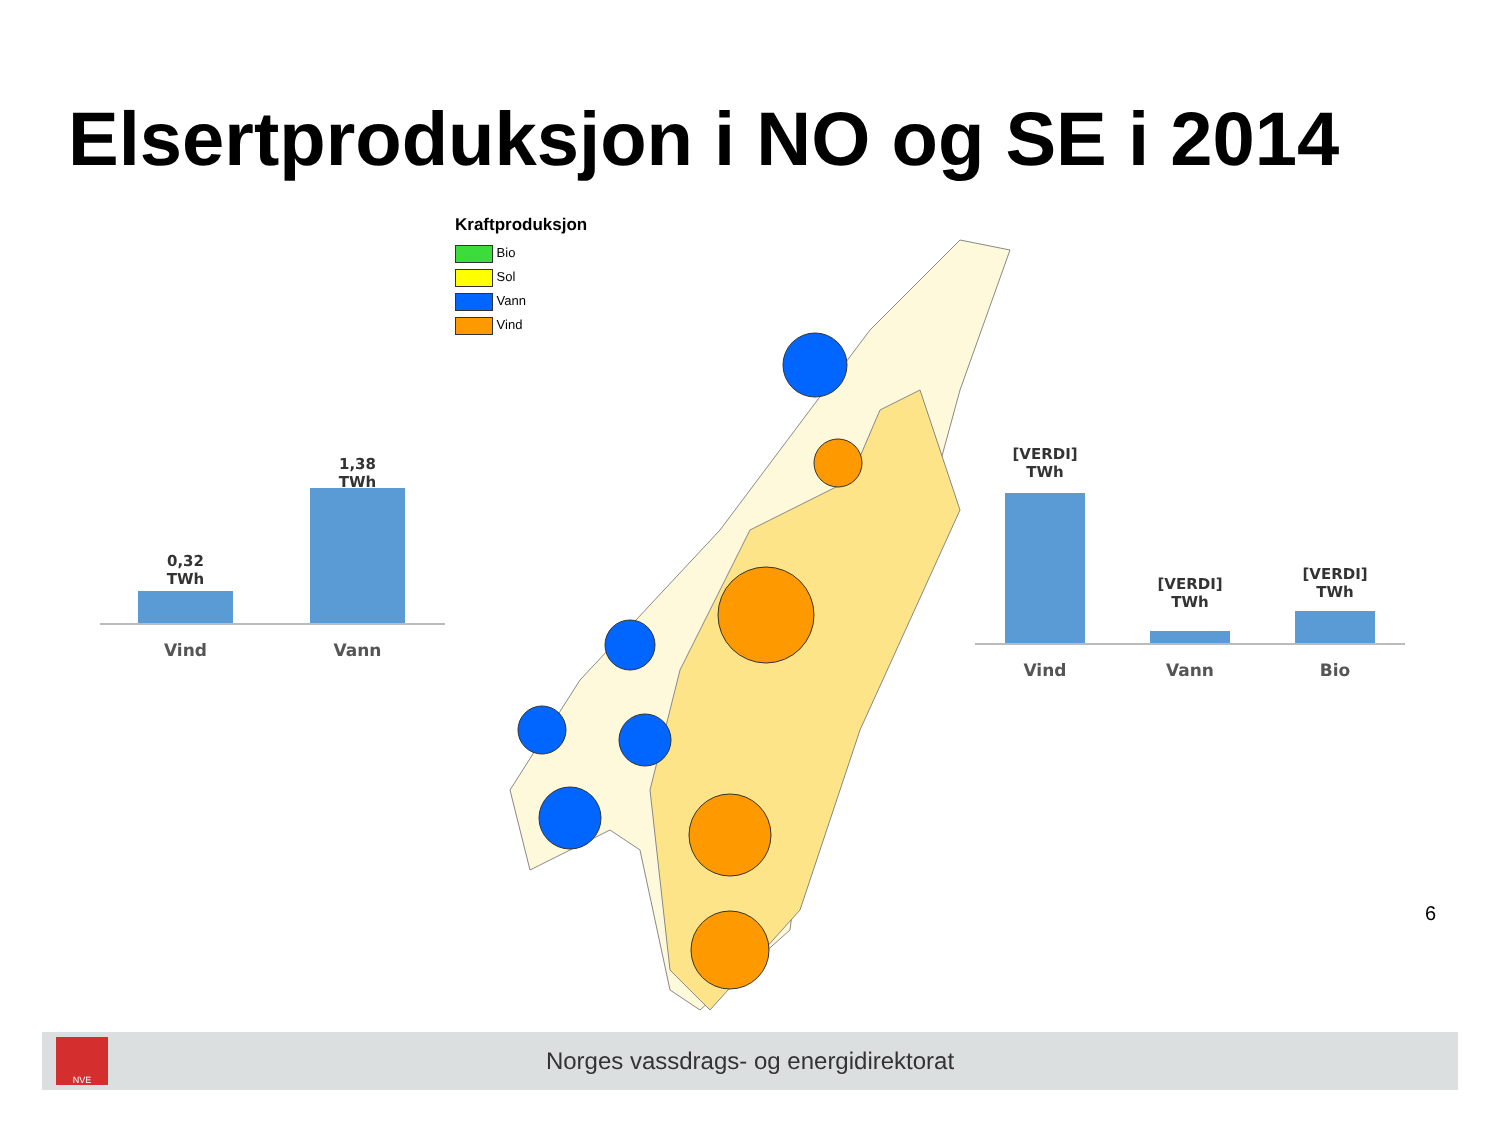Elsertproduksjon i NO og SE i 2014
0,32
TWh
1,38
TWh
Vind Vann
Kraftproduksjon
Bio
Sol
Vann
Vind
[VERDI]
TWh
[VERDI]
TWh
[VERDI]
TWh
Vind Vann Bio
6
NVE
Norges vassdrags- og energidirektorat